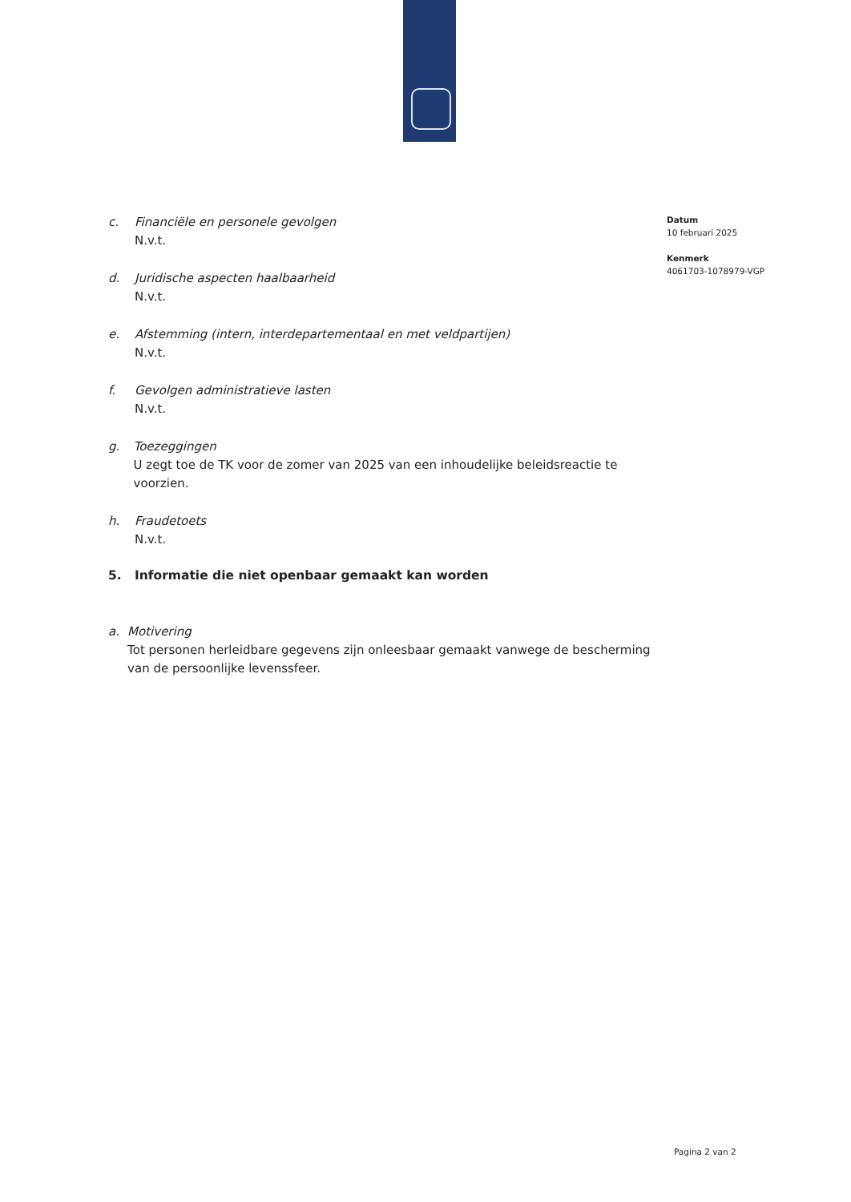c. Financiële en personele gevolgen
N.v.t.
d. Juridische aspecten haalbaarheid
N.v.t.
e. Afstemming (intern, interdepartementaal en met veldpartijen)
N.v.t.
f. Gevolgen administratieve lasten
N.v.t.
g. Toezeggingen
U zegt toe de TK voor de zomer van 2025 van een inhoudelijke beleidsreactie te voorzien.
h. Fraudetoets
N.v.t.
5. Informatie die niet openbaar gemaakt kan worden
a. Motivering
Tot personen herleidbare gegevens zijn onleesbaar gemaakt vanwege de bescherming van de persoonlijke levenssfeer.
Datum
10 februari 2025
Kenmerk
4061703-1078979-VGP
Pagina 2 van 2